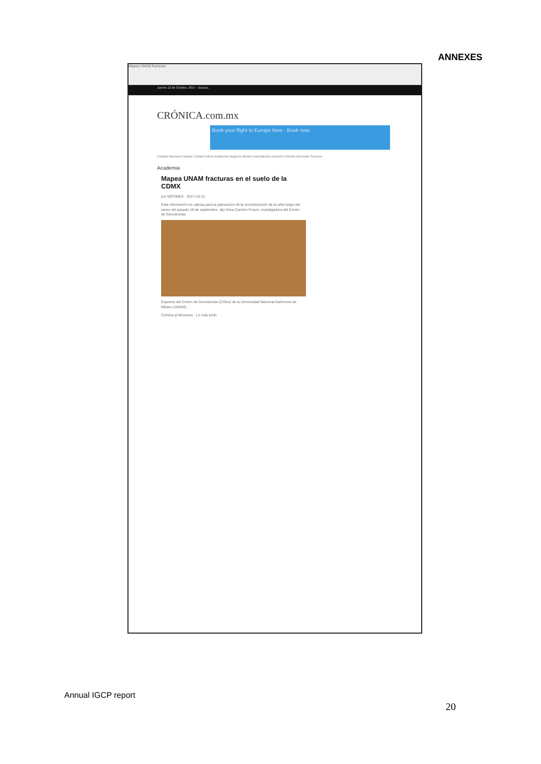ANNEXES
Mapea UNAM fracturas
Jueves 12 de Octubre, 2017 · Buscar...
CRÓNICA.com.mx
Book your flight to Europe Now · Book now
Portada Nacional Estados Ciudad Cultura Academia Negocios Mundo Espectáculos Deportes Opinión Bienestar Sucesos
Academia
Mapea UNAM fracturas en el suelo de la CDMX
por NOTIMEX · 2017-10-12
Esta información es valiosa para la planeación de la reconstrucción de la urbe luego del sismo del pasado 19 de septiembre, dijo Dora Carreón Freyre, investigadora del Centro de Geociencias
Expertos del Centro de Geociencias (CGeo) de la Universidad Nacional Autónoma de México (UNAM)...
Crónica al Momento · Lo más leído
Annual IGCP report
20